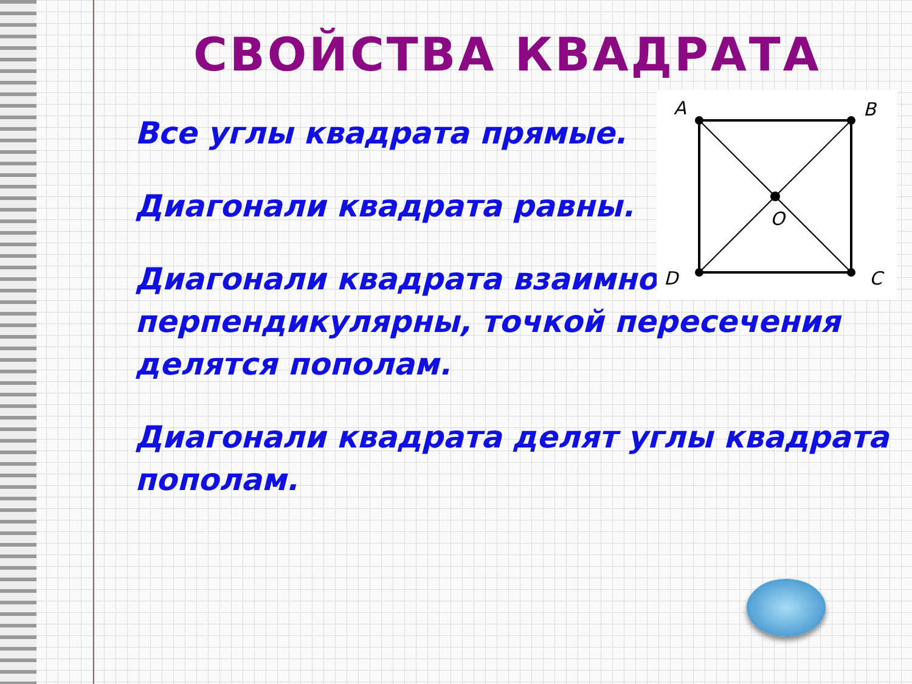СВОЙСТВА КВАДРАТА
Все углы квадрата прямые.
Диагонали квадрата равны.
Диагонали квадрата взаимно перпендикулярны, точкой пересечения делятся пополам.
Диагонали квадрата делят углы квадрата пополам.
A
B
D
C
O